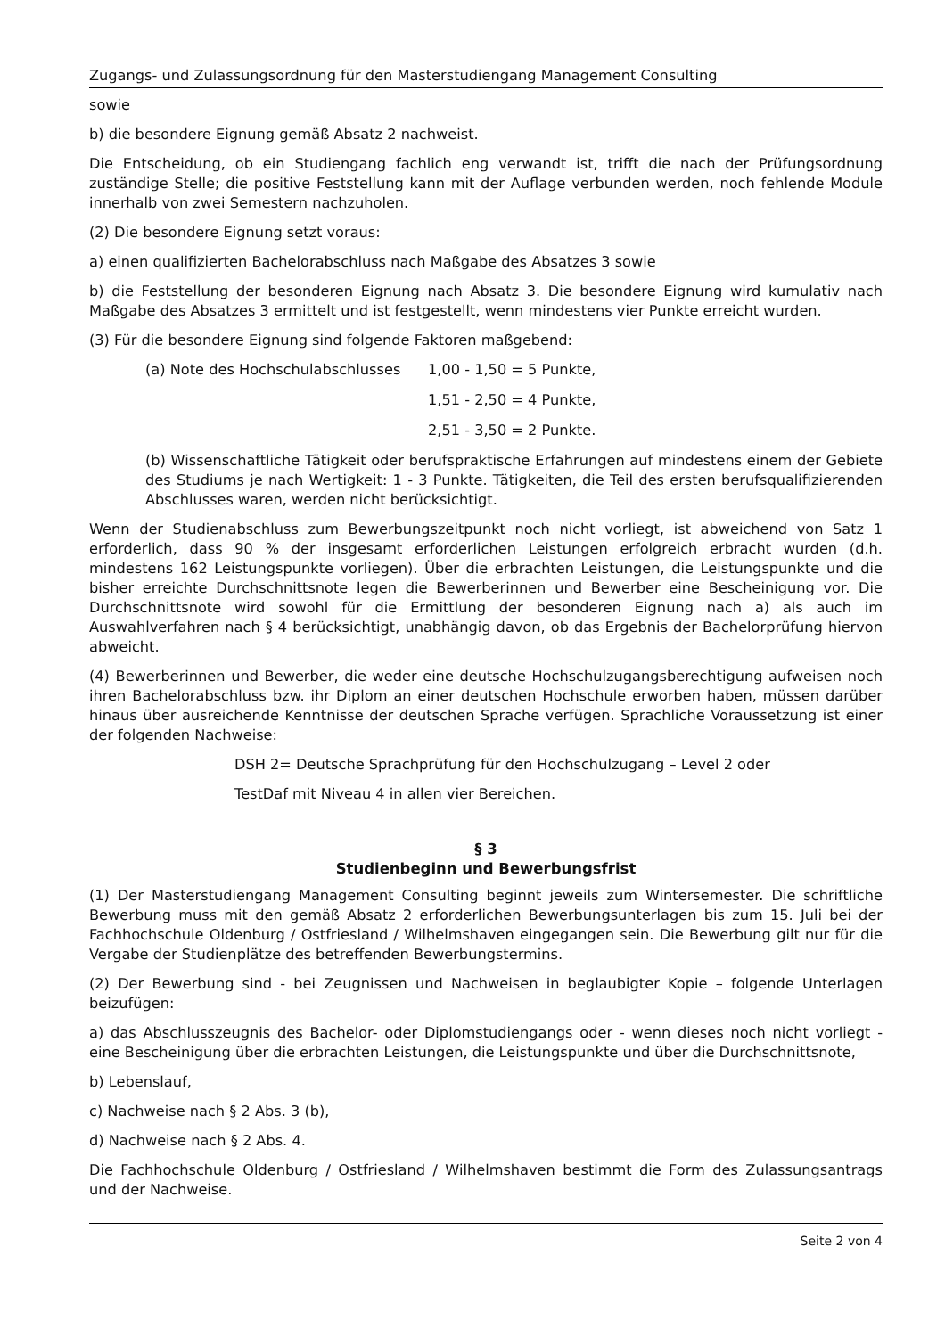Zugangs- und Zulassungsordnung für den Masterstudiengang Management Consulting
sowie
b) die besondere Eignung gemäß Absatz 2 nachweist.
Die Entscheidung, ob ein Studiengang fachlich eng verwandt ist, trifft die nach der Prüfungsordnung zuständige Stelle; die positive Feststellung kann mit der Auflage verbunden werden, noch fehlende Module innerhalb von zwei Semestern nachzuholen.
(2) Die besondere Eignung setzt voraus:
a) einen qualifizierten Bachelorabschluss nach Maßgabe des Absatzes 3 sowie
b) die Feststellung der besonderen Eignung nach Absatz 3. Die besondere Eignung wird kumulativ nach Maßgabe des Absatzes 3 ermittelt und ist festgestellt, wenn mindestens vier Punkte erreicht wurden.
(3) Für die besondere Eignung sind folgende Faktoren maßgebend:
(a) Note des Hochschulabschlusses 1,00 - 1,50 = 5 Punkte,
1,51 - 2,50 = 4 Punkte,
2,51 - 3,50 = 2 Punkte.
(b) Wissenschaftliche Tätigkeit oder berufspraktische Erfahrungen auf mindestens einem der Gebiete des Studiums je nach Wertigkeit: 1 - 3 Punkte. Tätigkeiten, die Teil des ersten berufsqualifizierenden Abschlusses waren, werden nicht berücksichtigt.
Wenn der Studienabschluss zum Bewerbungszeitpunkt noch nicht vorliegt, ist abweichend von Satz 1 erforderlich, dass 90 % der insgesamt erforderlichen Leistungen erfolgreich erbracht wurden (d.h. mindestens 162 Leistungspunkte vorliegen). Über die erbrachten Leistungen, die Leistungspunkte und die bisher erreichte Durchschnittsnote legen die Bewerberinnen und Bewerber eine Bescheinigung vor. Die Durchschnittsnote wird sowohl für die Ermittlung der besonderen Eignung nach a) als auch im Auswahlverfahren nach § 4 berücksichtigt, unabhängig davon, ob das Ergebnis der Bachelorprüfung hiervon abweicht.
(4) Bewerberinnen und Bewerber, die weder eine deutsche Hochschulzugangsberechtigung aufweisen noch ihren Bachelorabschluss bzw. ihr Diplom an einer deutschen Hochschule erworben haben, müssen darüber hinaus über ausreichende Kenntnisse der deutschen Sprache verfügen. Sprachliche Voraussetzung ist einer der folgenden Nachweise:
DSH 2= Deutsche Sprachprüfung für den Hochschulzugang – Level 2 oder
TestDaf mit Niveau 4 in allen vier Bereichen.
§ 3
Studienbeginn und Bewerbungsfrist
(1) Der Masterstudiengang Management Consulting beginnt jeweils zum Wintersemester. Die schriftliche Bewerbung muss mit den gemäß Absatz 2 erforderlichen Bewerbungsunterlagen bis zum 15. Juli bei der Fachhochschule Oldenburg / Ostfriesland / Wilhelmshaven eingegangen sein. Die Bewerbung gilt nur für die Vergabe der Studienplätze des betreffenden Bewerbungstermins.
(2) Der Bewerbung sind - bei Zeugnissen und Nachweisen in beglaubigter Kopie – folgende Unterlagen beizufügen:
a) das Abschlusszeugnis des Bachelor- oder Diplomstudiengangs oder - wenn dieses noch nicht vorliegt - eine Bescheinigung über die erbrachten Leistungen, die Leistungspunkte und über die Durchschnittsnote,
b) Lebenslauf,
c) Nachweise nach § 2 Abs. 3 (b),
d) Nachweise nach § 2 Abs. 4.
Die Fachhochschule Oldenburg / Ostfriesland / Wilhelmshaven bestimmt die Form des Zulassungsantrags und der Nachweise.
Seite 2 von 4